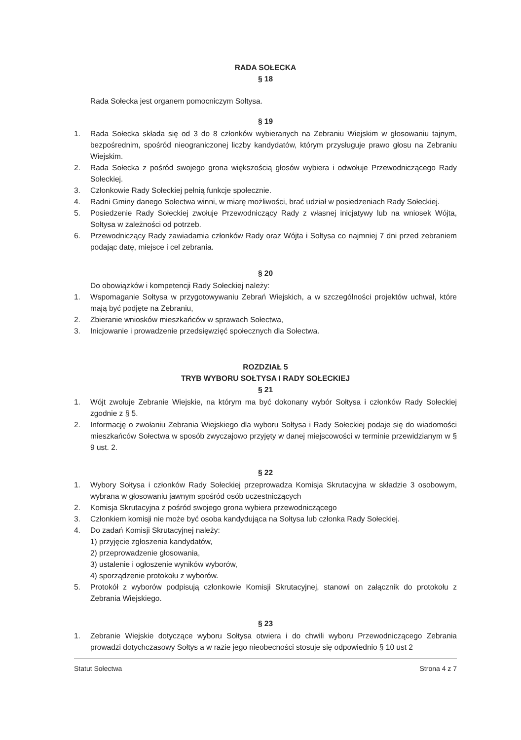RADA SOŁECKA
§ 18
Rada Sołecka jest organem pomocniczym Sołtysa.
§ 19
1. Rada Sołecka składa się od 3 do 8 członków wybieranych na Zebraniu Wiejskim w głosowaniu tajnym, bezpośrednim, spośród nieograniczonej liczby kandydatów, którym przysługuje prawo głosu na Zebraniu Wiejskim.
2. Rada Sołecka z pośród swojego grona większością głosów wybiera i odwołuje Przewodniczącego Rady Sołeckiej.
3. Członkowie Rady Sołeckiej pełnią funkcje społecznie.
4. Radni Gminy danego Sołectwa winni, w miarę możliwości, brać udział w posiedzeniach Rady Sołeckiej.
5. Posiedzenie Rady Sołeckiej zwołuje Przewodniczący Rady z własnej inicjatywy lub na wniosek Wójta, Sołtysa w zależności od potrzeb.
6. Przewodniczący Rady zawiadamia członków Rady oraz Wójta i Sołtysa co najmniej 7 dni przed zebraniem podając datę, miejsce i cel zebrania.
§ 20
Do obowiązków i kompetencji Rady Sołeckiej należy:
1. Wspomaganie Sołtysa w przygotowywaniu Zebrań Wiejskich, a w szczególności projektów uchwał, które mają być podjęte na Zebraniu,
2. Zbieranie wniosków mieszkańców w sprawach Sołectwa,
3. Inicjowanie i prowadzenie przedsięwzięć społecznych dla Sołectwa.
ROZDZIAŁ 5
TRYB WYBORU SOŁTYSA I RADY SOŁECKIEJ
§ 21
1. Wójt zwołuje Zebranie Wiejskie, na którym ma być dokonany wybór Sołtysa i członków Rady Sołeckiej zgodnie z § 5.
2. Informację o zwołaniu Zebrania Wiejskiego dla wyboru Sołtysa i Rady Sołeckiej podaje się do wiadomości mieszkańców Sołectwa w sposób zwyczajowo przyjęty w danej miejscowości w terminie przewidzianym w § 9 ust. 2.
§ 22
1. Wybory Sołtysa i członków Rady Sołeckiej przeprowadza Komisja Skrutacyjna w składzie 3 osobowym, wybrana w głosowaniu jawnym spośród osób uczestniczących
2. Komisja Skrutacyjna z pośród swojego grona wybiera przewodniczącego
3. Członkiem komisji nie może być osoba kandydująca na Sołtysa lub członka Rady Sołeckiej.
4. Do zadań Komisji Skrutacyjnej należy:
1) przyjęcie zgłoszenia kandydatów,
2) przeprowadzenie głosowania,
3) ustalenie i ogłoszenie wyników wyborów,
4) sporządzenie protokołu z wyborów.
5. Protokół z wyborów podpisują członkowie Komisji Skrutacyjnej, stanowi on załącznik do protokołu z Zebrania Wiejskiego.
§ 23
1. Zebranie Wiejskie dotyczące wyboru Sołtysa otwiera i do chwili wyboru Przewodniczącego Zebrania prowadzi dotychczasowy Sołtys a w razie jego nieobecności stosuje się odpowiednio § 10 ust 2
Statut Sołectwa Strona 4 z 7